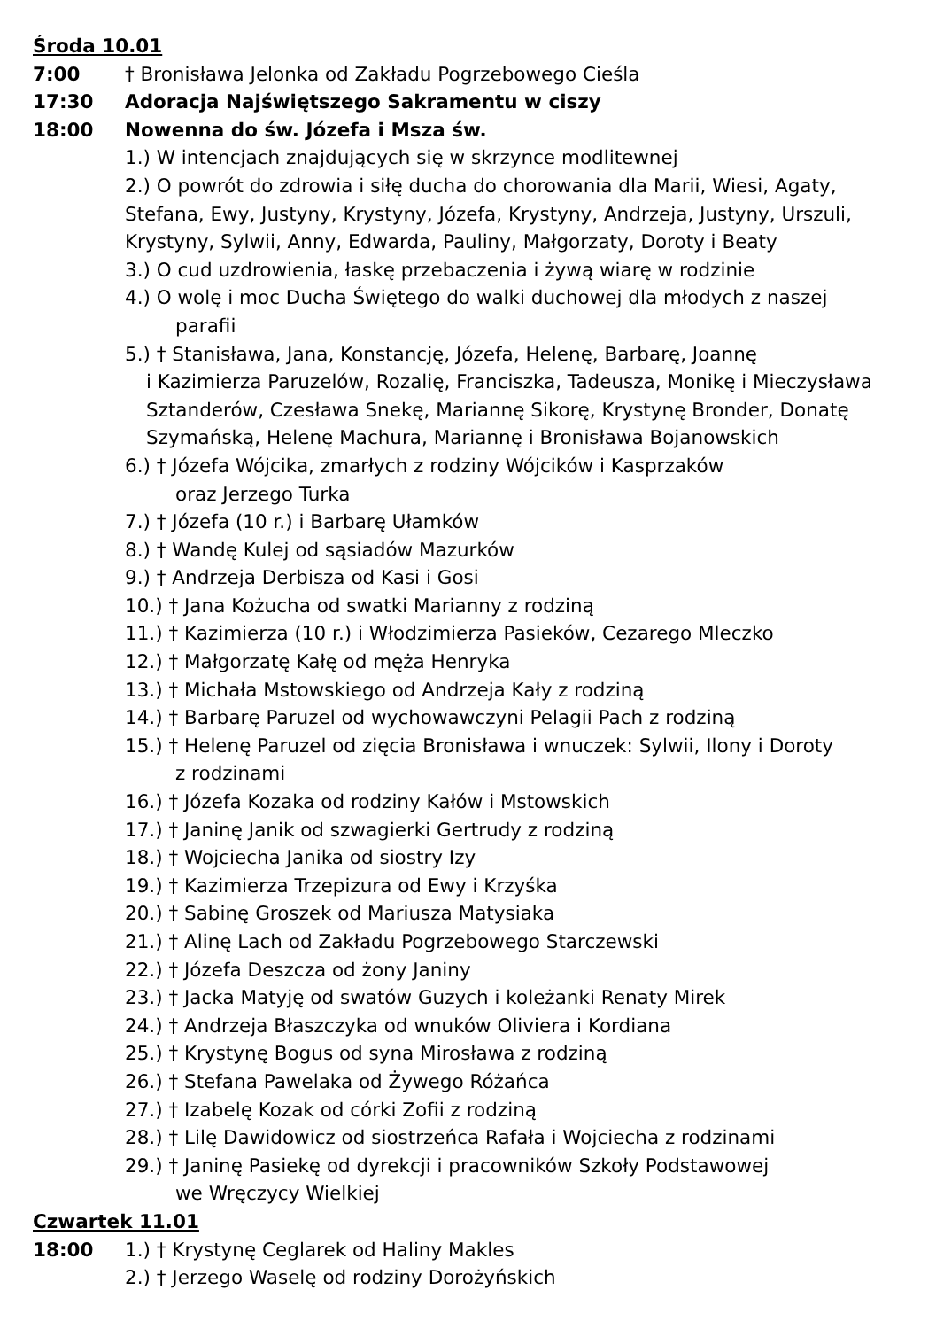Środa 10.01
7:00 † Bronisława Jelonka od Zakładu Pogrzebowego Cieśla
17:30 Adoracja Najświętszego Sakramentu w ciszy
18:00 Nowenna do św. Józefa i Msza św.
1.) W intencjach znajdujących się w skrzynce modlitewnej
2.) O powrót do zdrowia i siłę ducha do chorowania dla Marii, Wiesi, Agaty, Stefana, Ewy, Justyny, Krystyny, Józefa, Krystyny, Andrzeja, Justyny, Urszuli, Krystyny, Sylwii, Anny, Edwarda, Pauliny, Małgorzaty, Doroty i Beaty
3.) O cud uzdrowienia, łaskę przebaczenia i żywą wiarę w rodzinie
4.) O wolę i moc Ducha Świętego do walki duchowej dla młodych z naszej
parafii
5.) † Stanisława, Jana, Konstancję, Józefa, Helenę, Barbarę, Joannę
i Kazimierza Paruzelów, Rozalię, Franciszka, Tadeusza, Monikę i Mieczysława Sztanderów, Czesława Snekę, Mariannę Sikorę, Krystynę Bronder, Donatę Szymańską, Helenę Machura, Mariannę i Bronisława Bojanowskich
6.) † Józefa Wójcika, zmarłych z rodziny Wójcików i Kasprzaków
oraz Jerzego Turka
7.) † Józefa (10 r.) i Barbarę Ułamków
8.) † Wandę Kulej od sąsiadów Mazurków
9.) † Andrzeja Derbisza od Kasi i Gosi
10.) † Jana Kożucha od swatki Marianny z rodziną
11.) † Kazimierza (10 r.) i Włodzimierza Pasieków, Cezarego Mleczko
12.) † Małgorzatę Kałę od męża Henryka
13.) † Michała Mstowskiego od Andrzeja Kały z rodziną
14.) † Barbarę Paruzel od wychowawczyni Pelagii Pach z rodziną
15.) † Helenę Paruzel od zięcia Bronisława i wnuczek: Sylwii, Ilony i Doroty
z rodzinami
16.) † Józefa Kozaka od rodziny Kałów i Mstowskich
17.) † Janinę Janik od szwagierki Gertrudy z rodziną
18.) † Wojciecha Janika od siostry Izy
19.) † Kazimierza Trzepizura od Ewy i Krzyśka
20.) † Sabinę Groszek od Mariusza Matysiaka
21.) † Alinę Lach od Zakładu Pogrzebowego Starczewski
22.) † Józefa Deszcza od żony Janiny
23.) † Jacka Matyję od swatów Guzych i koleżanki Renaty Mirek
24.) † Andrzeja Błaszczyka od wnuków Oliviera i Kordiana
25.) † Krystynę Bogus od syna Mirosława z rodziną
26.) † Stefana Pawelaka od Żywego Różańca
27.) † Izabelę Kozak od córki Zofii z rodziną
28.) † Lilę Dawidowicz od siostrzeńca Rafała i Wojciecha z rodzinami
29.) † Janinę Pasiekę od dyrekcji i pracowników Szkoły Podstawowej
we Wręczycy Wielkiej
Czwartek 11.01
18:00 1.) † Krystynę Ceglarek od Haliny Makles
2.) † Jerzego Waselę od rodziny Dorożyńskich